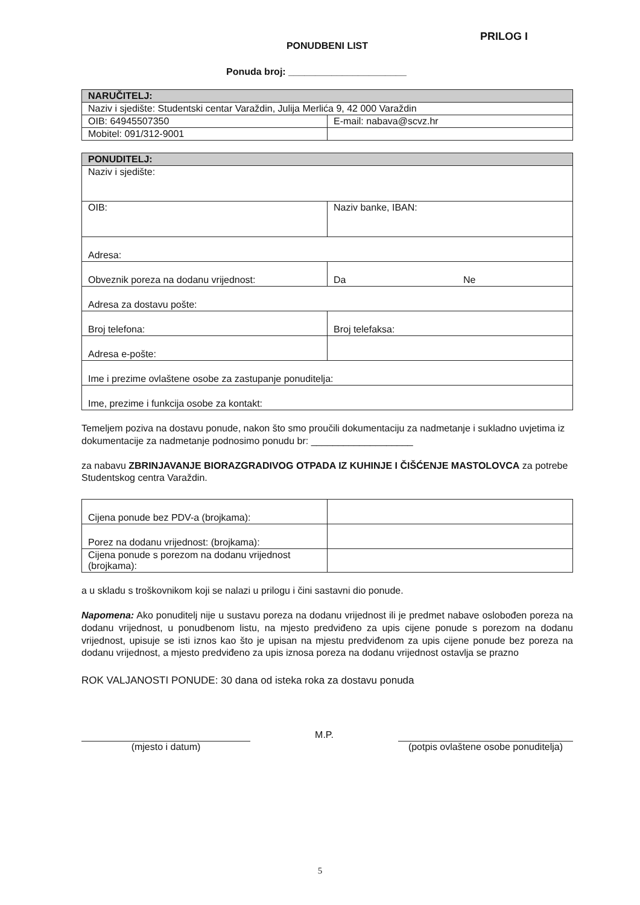PRILOG I
PONUDBENI LIST
Ponuda broj: ______________________
| NARUČITELJ: | |
| --- | --- |
| Naziv i sjedište: Studentski centar Varaždin, Julija Merlića 9, 42 000 Varaždin | |
| OIB: 64945507350 | E-mail: nabava@scvz.hr |
| Mobitel: 091/312-9001 | |
| PONUDITELJ: | |
| --- | --- |
| Naziv i sjedište: | |
| OIB: | Naziv banke, IBAN: |
| Adresa: | |
| Obveznik poreza na dodanu vrijednost: | Da Ne |
| Adresa za dostavu pošte: | |
| Broj telefona: | Broj telefaksa: |
| Adresa e-pošte: | |
| Ime i prezime ovlaštene osobe za zastupanje ponuditelja: | |
| Ime, prezime i funkcija osobe za kontakt: | |
Temeljem poziva na dostavu ponude, nakon što smo proučili dokumentaciju za nadmetanje i sukladno uvjetima iz dokumentacije za nadmetanje podnosimo ponudu br: ___________________
za nabavu ZBRINJAVANJE BIORAZGRADIVOG OTPADA IZ KUHINJE I ČIŠĆENJE MASTOLOVCA za potrebe Studentskog centra Varaždin.
| Cijena ponude bez PDV-a (brojkama): | |
| Porez na dodanu vrijednost: (brojkama): | |
| Cijena ponude s porezom na dodanu vrijednost (brojkama): | |
a u skladu s troškovnikom koji se nalazi u prilogu i čini sastavni dio ponude.
Napomena: Ako ponuditelj nije u sustavu poreza na dodanu vrijednost ili je predmet nabave oslobođen poreza na dodanu vrijednost, u ponudbenom listu, na mjesto predviđeno za upis cijene ponude s porezom na dodanu vrijednost, upisuje se isti iznos kao što je upisan na mjestu predviđenom za upis cijene ponude bez poreza na dodanu vrijednost, a mjesto predviđeno za upis iznosa poreza na dodanu vrijednost ostavlja se prazno
ROK VALJANOSTI PONUDE: 30 dana od isteka roka za dostavu ponuda
(mjesto i datum)
M.P.
(potpis ovlaštene osobe ponuditelja)
5